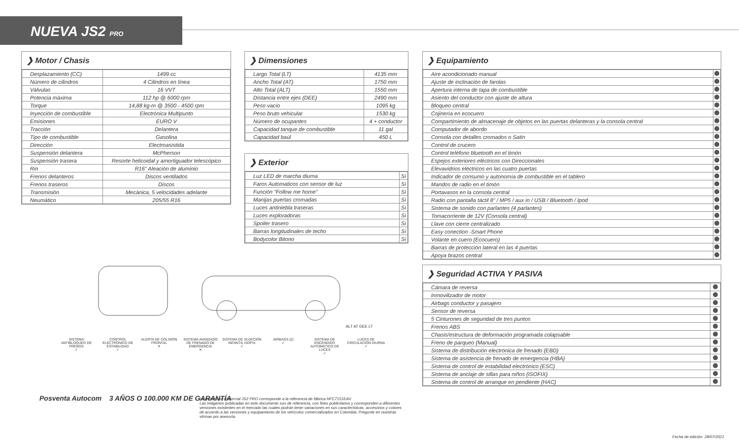NUEVA JS2 PRO
❯ Motor / Chasis
| Desplazamiento (CC) | 1499 cc |
| Número de cilindros | 4 Cilindros en línea |
| Válvulas | 16 VVT |
| Potencia máxima | 112 hp @ 6000 rpm |
| Torque | 14,88 kg-m @ 3500 - 4500 rpm |
| Inyección de combustible | Electrónica Multipunto |
| Emisiones | EURO V |
| Tracción | Delantera |
| Tipo de combustible | Gasolina |
| Dirección | Electroasistida |
| Suspensión delantera | McPherson |
| Suspensión trasera | Resorte helicoidal y amortiguador telescópico |
| Rin | R16" Aleación de aluminio |
| Frenos delanteros | Discos ventilados |
| Frenos traseros | Discos |
| Transmisión | Mecánica, 5 velocidades adelante |
| Neumático | 205/55 R16 |
❯ Dimensiones
| Largo Total (LT) | 4135 mm |
| Ancho Total (AT) | 1750 mm |
| Alto Total (ALT) | 1550 mm |
| Distancia entre ejes (DEE) | 2490 mm |
| Peso vacío | 1095 kg |
| Peso bruto vehicular | 1530 kg |
| Número de ocupantes | 4 + conductor |
| Capacidad tanque de combustible | 11 gal |
| Capacidad baúl | 450 L |
❯ Exterior
| Luz LED de marcha diurna | Si |
| Faros Automaticos con sensor de luz | Si |
| Función "Follow me home" | Si |
| Manijas puertas cromadas | Si |
| Luces antiniebla traseras | Si |
| Luces exploradoras | Si |
| Spoiler trasero | Si |
| Barras longitudinales de techo | Si |
| Bodycolor Bitono | Si |
❯ Equipamiento
| Aire acondicionado manual | |
| Ajuste de inclinación de farolas | |
| Apertura interna de tapa de combustible | |
| Asiento del conductor con ajuste de altura | |
| Bloqueo central | |
| Cojinería en ecocuero | |
| Compartimiento de almacenaje de objetos en las puertas delanteras y la consola central | |
| Computador de abordo | |
| Consola con detalles cromados o Satin | |
| Control de crucero | |
| Control teléfono bluetooth en el timón | |
| Espejos exteriores eléctricos con Direccionales | |
| Elevavidrios eléctricos en las cuatro puertas | |
| Indicador de consumo y autonomía de combustible en el tablero | |
| Mandos de radio en el timón | |
| Portavasos en la consola central | |
| Radio con pantalla táctil 8" / MP5 / aux in / USB / Bluetooth / Ipod | |
| Sistema de sonido con parlantes (4 parlantes) | |
| Tomacorriente de 12V (Consola central) | |
| Llave con cierre centralizado | |
| Easy conection -Smart Phone | |
| Volante en cuero (Ecocuero) | |
| Barras de protección lateral en las 4 puertas | |
| Apoya brazos central | |
❯ Seguridad ACTIVA Y PASIVA
| Cámara de reversa | |
| Inmovilizador de motor | |
| Airbags conductor y pasajero | |
| Sensor de reversa | |
| 5 Cinturones de seguridad de tres puntos | |
| Frenos ABS | |
| Chasis/estructura de deformación programada colapsable | |
| Freno de parqueo (Manual) | |
| Sistema de distribución electrónica de frenado (EBD) | |
| Sistema de asistencia de frenado de emergencia (HBA) | |
| Sistema de control de estabilidad electrónico (ESC) | |
| Sistema de anclaje de sillas para niños (ISOFIX) | |
| Sistema de control de arranque en pendiente (HAC) | |
ALT AT DEE LT
SISTEMA ANTIBLOQUEO DE FRENOS
✓
CONTROL ELECTRÓNICO DE ESTABILIDAD
✓
ALERTA DE COLISIÓN FRONTAL
✕
SISTEMA AVANZADO DE FRENADO DE EMERGENCIA
✕
SISTEMA DE SUJECIÓN INFANTIL ISOFIX
✓
AIRBAGS (2)
✓
SISTEMA DE ENCENDIDO AUTOMÁTICO DE LUCES
✓
LUCES DE CIRCULACIÓN DIURNA
✓
Posventa Autocom 3 AÑOS O 100.000 KM DE GARANTÍA
La referencia comercial JS2 PRO corresponde a la referencia de fábrica HFC7151EAV.
Las imágenes publicadas en este documento son de referencia, con fines publicitarios y corresponden a diferentes versiones existentes en el mercado las cuales podrán tener variaciones en sus características, accesorios y colores de acuerdo a las versiones y equipamiento de los vehículos comercializados en Colombia. Pregunte en nuestras vitrinas por asesoría.
Fecha de edición: 28/07/2021